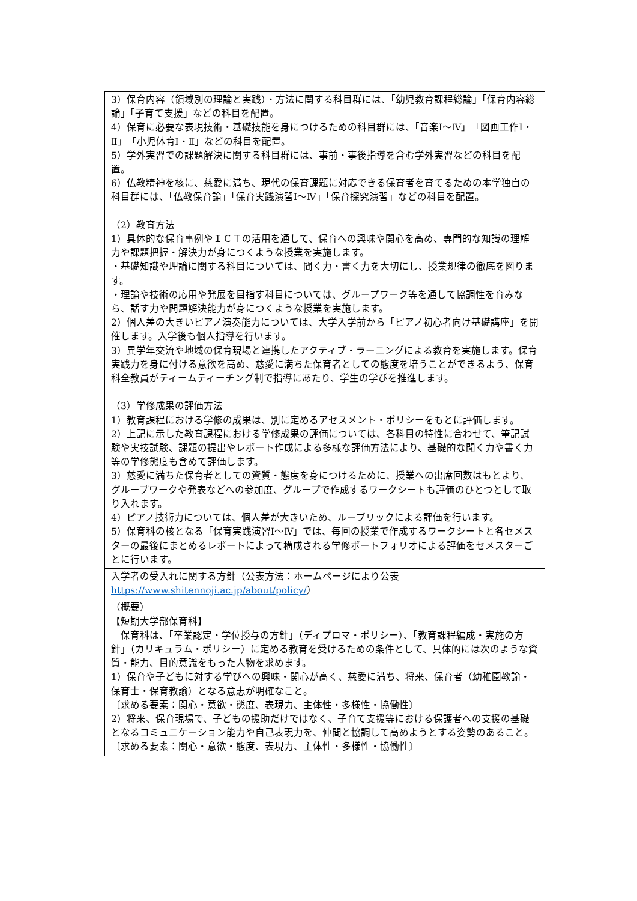| 3）保育内容（領域別の理論と実践）・方法に関する科目群には、「幼児教育課程総論」「保育内容総論」「子育て支援」などの科目を配置。 4）保育に必要な表現技術・基礎技能を身につけるための科目群には、「音楽Ⅰ～Ⅳ」「図画工作Ⅰ・Ⅱ」「小児体育Ⅰ・Ⅱ」などの科目を配置。 5）学外実習での課題解決に関する科目群には、事前・事後指導を含む学外実習などの科目を配置。 6）仏教精神を核に、慈愛に満ち、現代の保育課題に対応できる保育者を育てるための本学独自の科目群には、「仏教保育論」「保育実践演習Ⅰ～Ⅳ」「保育探究演習」などの科目を配置。 （2）教育方法 1）具体的な保育事例やＩＣＴの活用を通して、保育への興味や関心を高め、専門的な知識の理解力や課題把握・解決力が身につくような授業を実施します。 ・基礎知識や理論に関する科目については、聞く力・書く力を大切にし、授業規律の徹底を図ります。 ・理論や技術の応用や発展を目指す科目については、グループワーク等を通して協調性を育みなら、話す力や問題解決能力が身につくような授業を実施します。 2）個人差の大きいピアノ演奏能力については、大学入学前から「ピアノ初心者向け基礎講座」を開催します。入学後も個人指導を行います。 3）異学年交流や地域の保育現場と連携したアクティブ・ラーニングによる教育を実施します。保育実践力を身に付ける意欲を高め、慈愛に満ちた保育者としての態度を培うことができるよう、保育科全教員がティームティーチング制で指導にあたり、学生の学びを推進します。 （3）学修成果の評価方法 1）教育課程における学修の成果は、別に定めるアセスメント・ポリシーをもとに評価します。 2）上記に示した教育課程における学修成果の評価については、各科目の特性に合わせて、筆記試験や実技試験、課題の提出やレポート作成による多様な評価方法により、基礎的な聞く力や書く力等の学修態度も含めて評価します。 3）慈愛に満ちた保育者としての資質・態度を身につけるために、授業への出席回数はもとより、グループワークや発表などへの参加度、グループで作成するワークシートも評価のひとつとして取り入れます。 4）ピアノ技術力については、個人差が大きいため、ルーブリックによる評価を行います。 5）保育科の核となる「保育実践演習Ⅰ～Ⅳ」では、毎回の授業で作成するワークシートと各セメスターの最後にまとめるレポートによって構成される学修ポートフォリオによる評価をセメスターごとに行います。 |
| 入学者の受入れに関する方針（公表方法：ホームページにより公表 https://www.shitennoji.ac.jp/about/policy/ ） |
| （概要） 【短期大学部保育科】 保育科は、「卒業認定・学位授与の方針」（ディプロマ・ポリシー）、「教育課程編成・実施の方針」（カリキュラム・ポリシー）に定める教育を受けるための条件として、具体的には次のような資質・能力、目的意識をもった人物を求めます。 1）保育や子どもに対する学びへの興味・関心が高く、慈愛に満ち、将来、保育者（幼稚園教諭・保育士・保育教諭）となる意志が明確なこと。 〔求める要素：関心・意欲・態度、表現力、主体性・多様性・協働性〕 2）将来、保育現場で、子どもの援助だけではなく、子育て支援等における保護者への支援の基礎となるコミュニケーション能力や自己表現力を、仲間と協調して高めようとする姿勢のあること。 〔求める要素：関心・意欲・態度、表現力、主体性・多様性・協働性〕 |